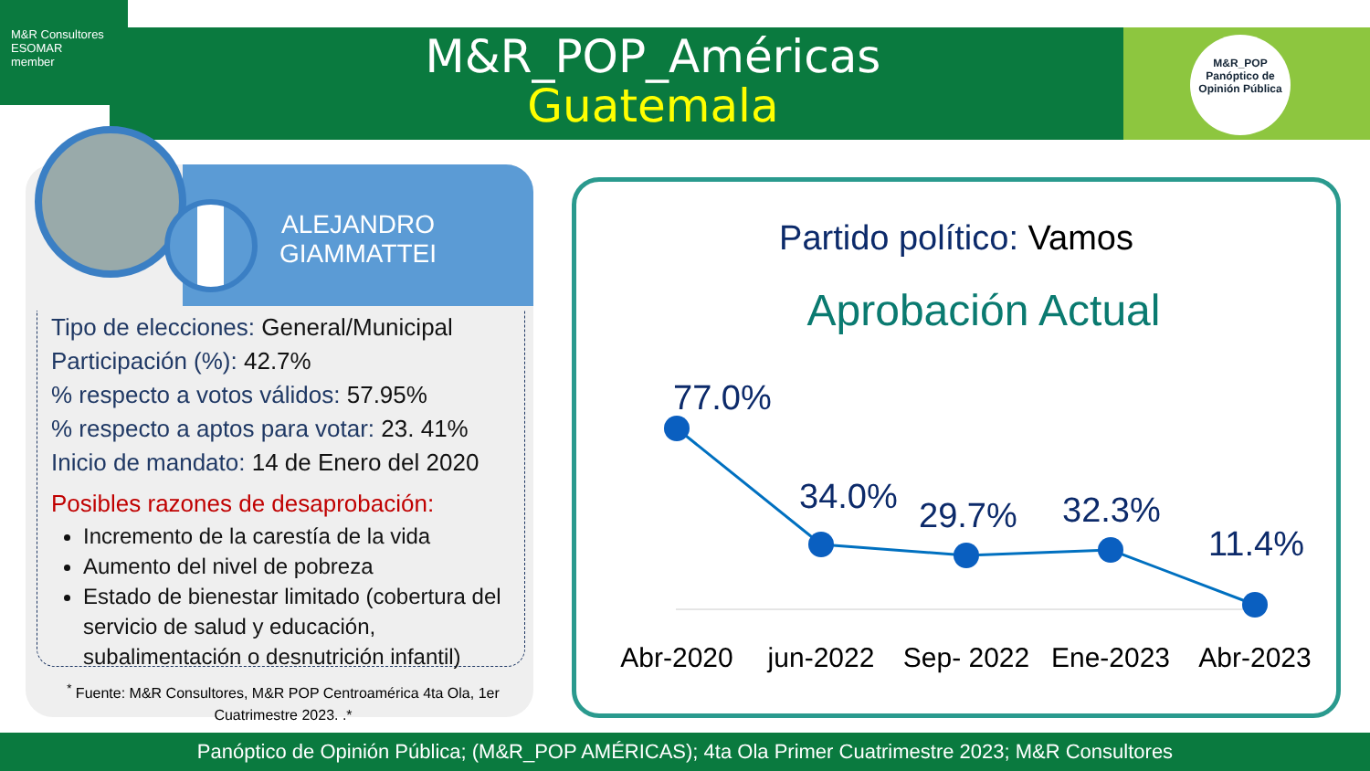M&R Consultores
ESOMAR
member
M&R_POP_Américas
Guatemala
M&R_POP
Panóptico de
Opinión Pública
ALEJANDRO
GIAMMATTEI
Tipo de elecciones: General/Municipal
Participación (%): 42.7%
% respecto a votos válidos: 57.95%
% respecto a aptos para votar: 23. 41%
Inicio de mandato: 14 de Enero del 2020
Posibles razones de desaprobación:
Incremento de la carestía de la vida
Aumento del nivel de pobreza
Estado de bienestar limitado (cobertura del servicio de salud y educación, subalimentación o desnutrición infantil)
<sup>*</sup> Fuente: M&R Consultores, M&R POP Centroamérica 4ta Ola, 1er Cuatrimestre 2023. .*
Partido político: Vamos
Aprobación Actual
77.0%
34.0%
29.7%
32.3%
11.4%
Abr-2020
jun-2022
Sep- 2022
Ene-2023
Abr-2023
Panóptico de Opinión Pública; (M&R_POP AMÉRICAS); 4ta Ola Primer Cuatrimestre 2023; M&R Consultores